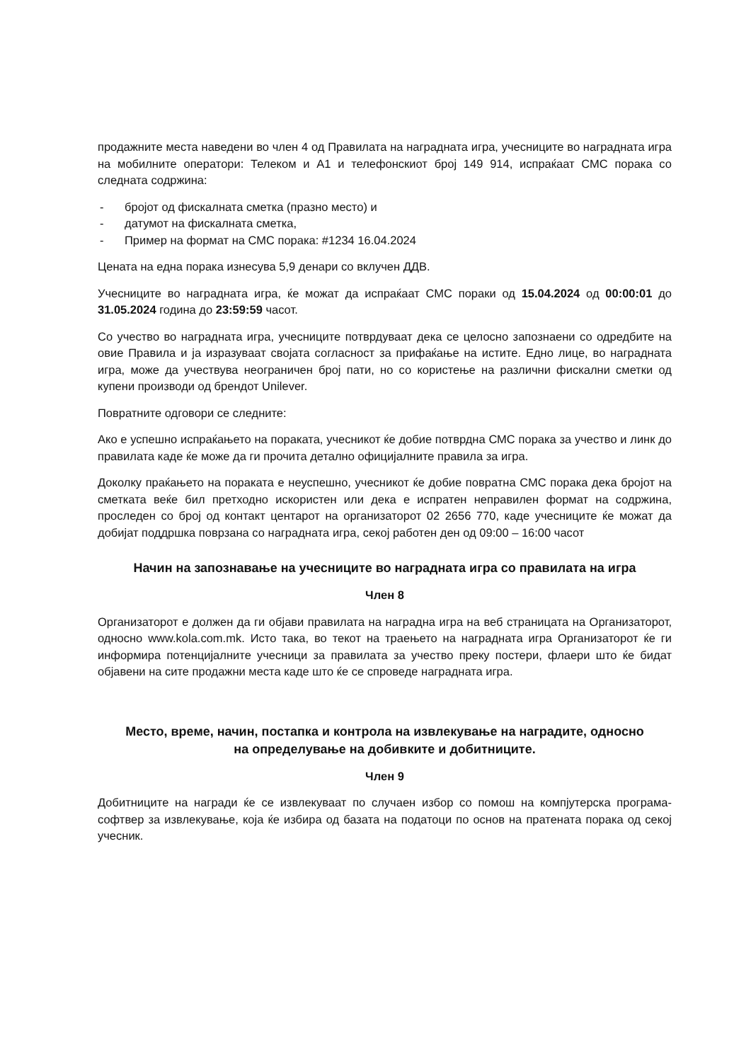продажните места наведени во член 4 од Правилата на наградната игра, учесниците во наградната игра на мобилните оператори: Телеком и А1 и телефонскиот број 149 914, испраќаат СМС порака со следната содржина:
- бројот од фискалната сметка (празно место) и
- датумот на фискалната сметка,
- Пример на формат на СМС порака: #1234 16.04.2024
Цената на една порака изнесува 5,9 денари со вклучен ДДВ.
Учесниците во наградната игра, ќе можат да испраќаат СМС пораки од 15.04.2024 од 00:00:01 до 31.05.2024 година до 23:59:59 часот.
Со учество во наградната игра, учесниците потврдуваат дека се целосно запознаени со одредбите на овие Правила и ја изразуваат својата согласност за прифаќање на истите. Едно лице, во наградната игра, може да учествува неограничен број пати, но со користење на различни фискални сметки од купени производи од брендот Unilever.
Повратните одговори се следните:
Ако е успешно испраќањето на пораката, учесникот ќе добие потврдна СМС порака за учество и линк до правилата каде ќе може да ги прочита детално официјалните правила за игра.
Доколку праќањето на пораката е неуспешно, учесникот ќе добие повратна СМС порака дека бројот на сметката веќе бил претходно искористен или дека е испратен неправилен формат на содржина, проследен со број од контакт центарот на организаторот 02 2656 770, каде учесниците ќе можат да добијат поддршка поврзана со наградната игра, секој работен ден од 09:00 – 16:00 часот
Начин на запознавање на учесниците во наградната игра со правилата на игра
Член 8
Организаторот е должен да ги објави правилата на наградна игра на веб страницата на Организаторот, односно www.kola.com.mk. Исто така, во текот на траењето на наградната игра Организаторот ќе ги информира потенцијалните учесници за правилата за учество преку постери, флаери што ќе бидат објавени на сите продажни места каде што ќе се спроведе наградната игра.
Место, време, начин, постапка и контрола на извлекување на наградите, односно на определување на добивките и добитниците.
Член 9
Добитниците на награди ќе се извлекуваат по случаен избор со помош на компјутерска програма-софтвер за извлекување, која ќе избира од базата на податоци по основ на пратената порака од секој учесник.